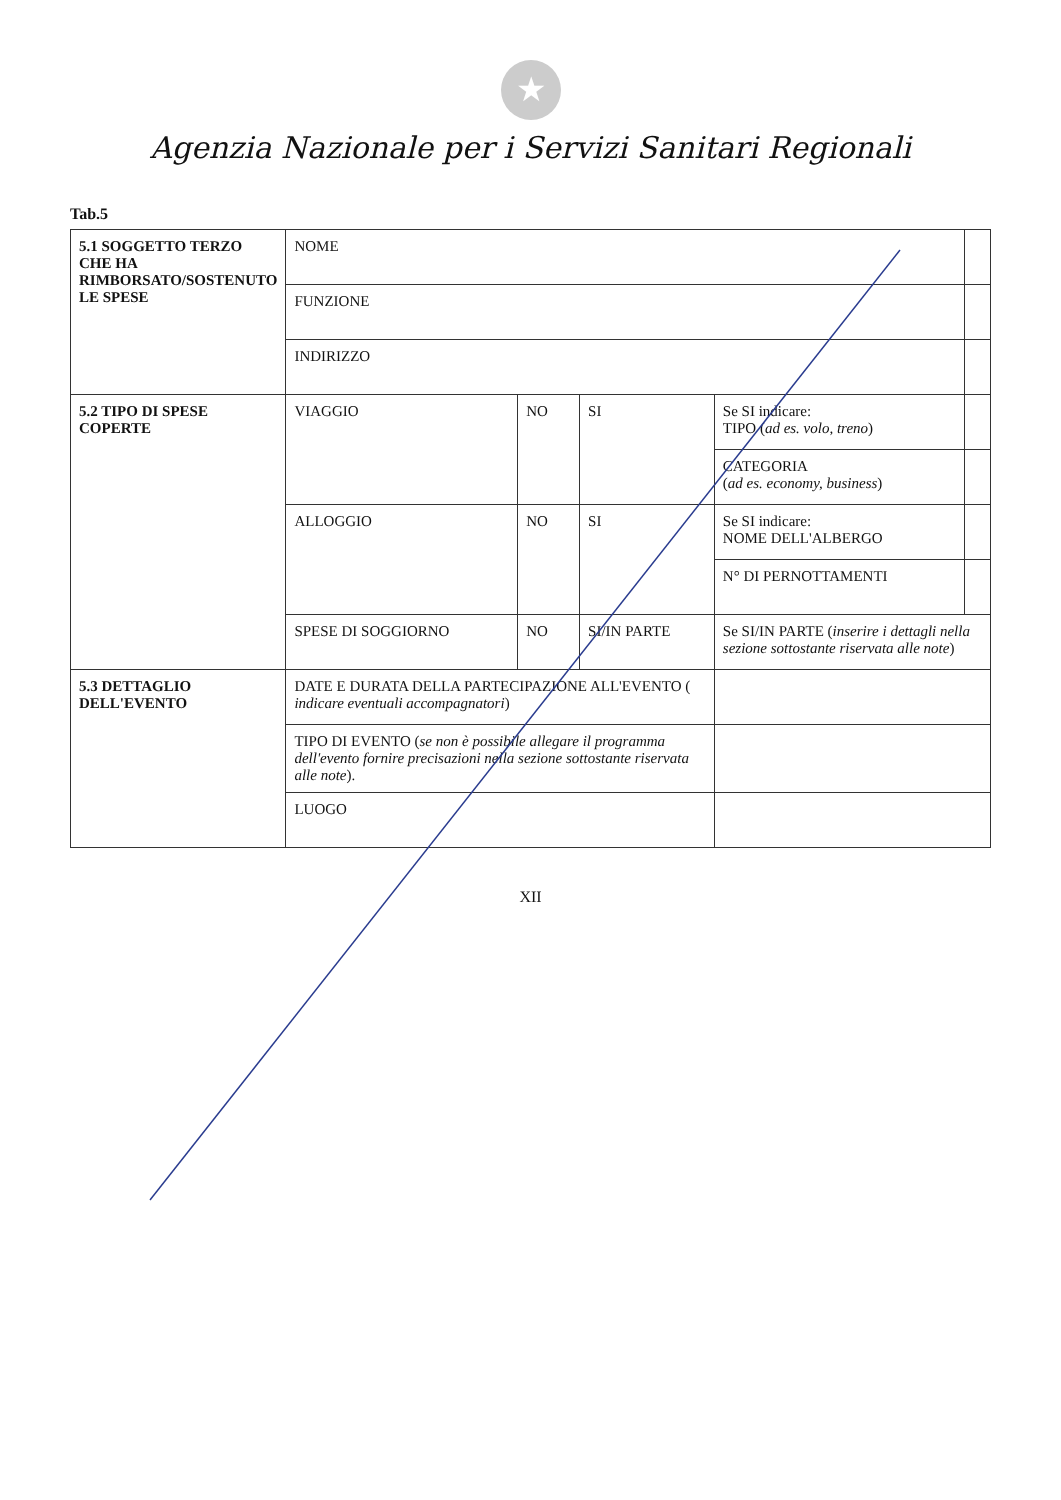★
Agenzia Nazionale per i Servizi Sanitari Regionali
Tab.5
| 5.1 SOGGETTO TERZO CHE HA RIMBORSATO/SOSTENUTO LE SPESE | NOME | | | | |
| | FUNZIONE | | | | |
| | INDIRIZZO | | | | |
| 5.2 TIPO DI SPESE COPERTE | VIAGGIO | NO | SI | Se SI indicare: TIPO ( ad es. volo, treno ) | |
| | | | | CATEGORIA ( ad es. economy, business ) | |
| | ALLOGGIO | NO | SI | Se SI indicare: NOME DELL'ALBERGO | |
| | | | | N° DI PERNOTTAMENTI | |
| | SPESE DI SOGGIORNO | NO | SI/IN PARTE | Se SI/IN PARTE ( inserire i dettagli nella sezione sottostante riservata alle note ) | |
| 5.3 DETTAGLIO DELL'EVENTO | DATE E DURATA DELLA PARTECIPAZIONE ALL'EVENTO ( indicare eventuali accompagnatori ) | | | | |
| | TIPO DI EVENTO ( se non è possibile allegare il programma dell'evento fornire precisazioni nella sezione sottostante riservata alle note ). | | | | |
| | LUOGO | | | | |
XII